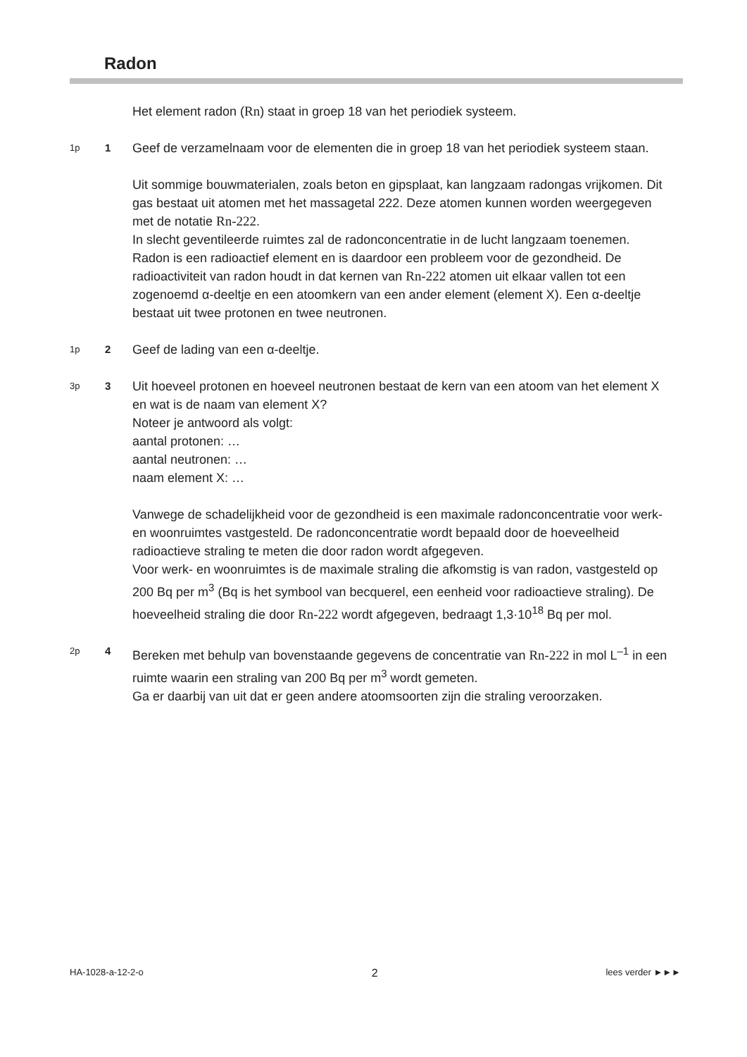Radon
Het element radon (Rn) staat in groep 18 van het periodiek systeem.
1p
1
Geef de verzamelnaam voor de elementen die in groep 18 van het periodiek systeem staan.
Uit sommige bouwmaterialen, zoals beton en gipsplaat, kan langzaam radongas vrijkomen. Dit gas bestaat uit atomen met het massagetal 222. Deze atomen kunnen worden weergegeven met de notatie Rn-222.
In slecht geventileerde ruimtes zal de radonconcentratie in de lucht langzaam toenemen. Radon is een radioactief element en is daardoor een probleem voor de gezondheid. De radioactiviteit van radon houdt in dat kernen van Rn-222 atomen uit elkaar vallen tot een zogenoemd α-deeltje en een atoomkern van een ander element (element X). Een α-deeltje bestaat uit twee protonen en twee neutronen.
1p
2
Geef de lading van een α-deeltje.
3p
3
Uit hoeveel protonen en hoeveel neutronen bestaat de kern van een atoom van het element X en wat is de naam van element X?
Noteer je antwoord als volgt:
aantal protonen: …
aantal neutronen: …
naam element X: …
Vanwege de schadelijkheid voor de gezondheid is een maximale radonconcentratie voor werk- en woonruimtes vastgesteld. De radonconcentratie wordt bepaald door de hoeveelheid radioactieve straling te meten die door radon wordt afgegeven.
Voor werk- en woonruimtes is de maximale straling die afkomstig is van radon, vastgesteld op 200 Bq per m<sup>3</sup> (Bq is het symbool van becquerel, een eenheid voor radioactieve straling). De hoeveelheid straling die door Rn-222 wordt afgegeven, bedraagt 1,3·10<sup>18</sup> Bq per mol.
2p
4
Bereken met behulp van bovenstaande gegevens de concentratie van Rn-222 in mol L<sup>–1</sup> in een ruimte waarin een straling van 200 Bq per m<sup>3</sup> wordt gemeten.
Ga er daarbij van uit dat er geen andere atoomsoorten zijn die straling veroorzaken.
HA-1028-a-12-2-o 2 lees verder ►►►